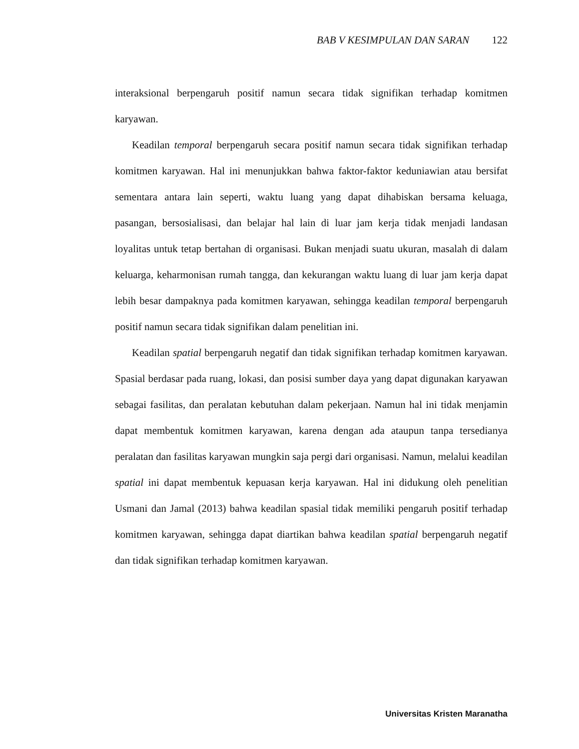BAB V KESIMPULAN DAN SARAN 122
interaksional berpengaruh positif namun secara tidak signifikan terhadap komitmen karyawan.
Keadilan temporal berpengaruh secara positif namun secara tidak signifikan terhadap komitmen karyawan. Hal ini menunjukkan bahwa faktor-faktor keduniawian atau bersifat sementara antara lain seperti, waktu luang yang dapat dihabiskan bersama keluaga, pasangan, bersosialisasi, dan belajar hal lain di luar jam kerja tidak menjadi landasan loyalitas untuk tetap bertahan di organisasi. Bukan menjadi suatu ukuran, masalah di dalam keluarga, keharmonisan rumah tangga, dan kekurangan waktu luang di luar jam kerja dapat lebih besar dampaknya pada komitmen karyawan, sehingga keadilan temporal berpengaruh positif namun secara tidak signifikan dalam penelitian ini.
Keadilan spatial berpengaruh negatif dan tidak signifikan terhadap komitmen karyawan. Spasial berdasar pada ruang, lokasi, dan posisi sumber daya yang dapat digunakan karyawan sebagai fasilitas, dan peralatan kebutuhan dalam pekerjaan. Namun hal ini tidak menjamin dapat membentuk komitmen karyawan, karena dengan ada ataupun tanpa tersedianya peralatan dan fasilitas karyawan mungkin saja pergi dari organisasi. Namun, melalui keadilan spatial ini dapat membentuk kepuasan kerja karyawan. Hal ini didukung oleh penelitian Usmani dan Jamal (2013) bahwa keadilan spasial tidak memiliki pengaruh positif terhadap komitmen karyawan, sehingga dapat diartikan bahwa keadilan spatial berpengaruh negatif dan tidak signifikan terhadap komitmen karyawan.
Universitas Kristen Maranatha